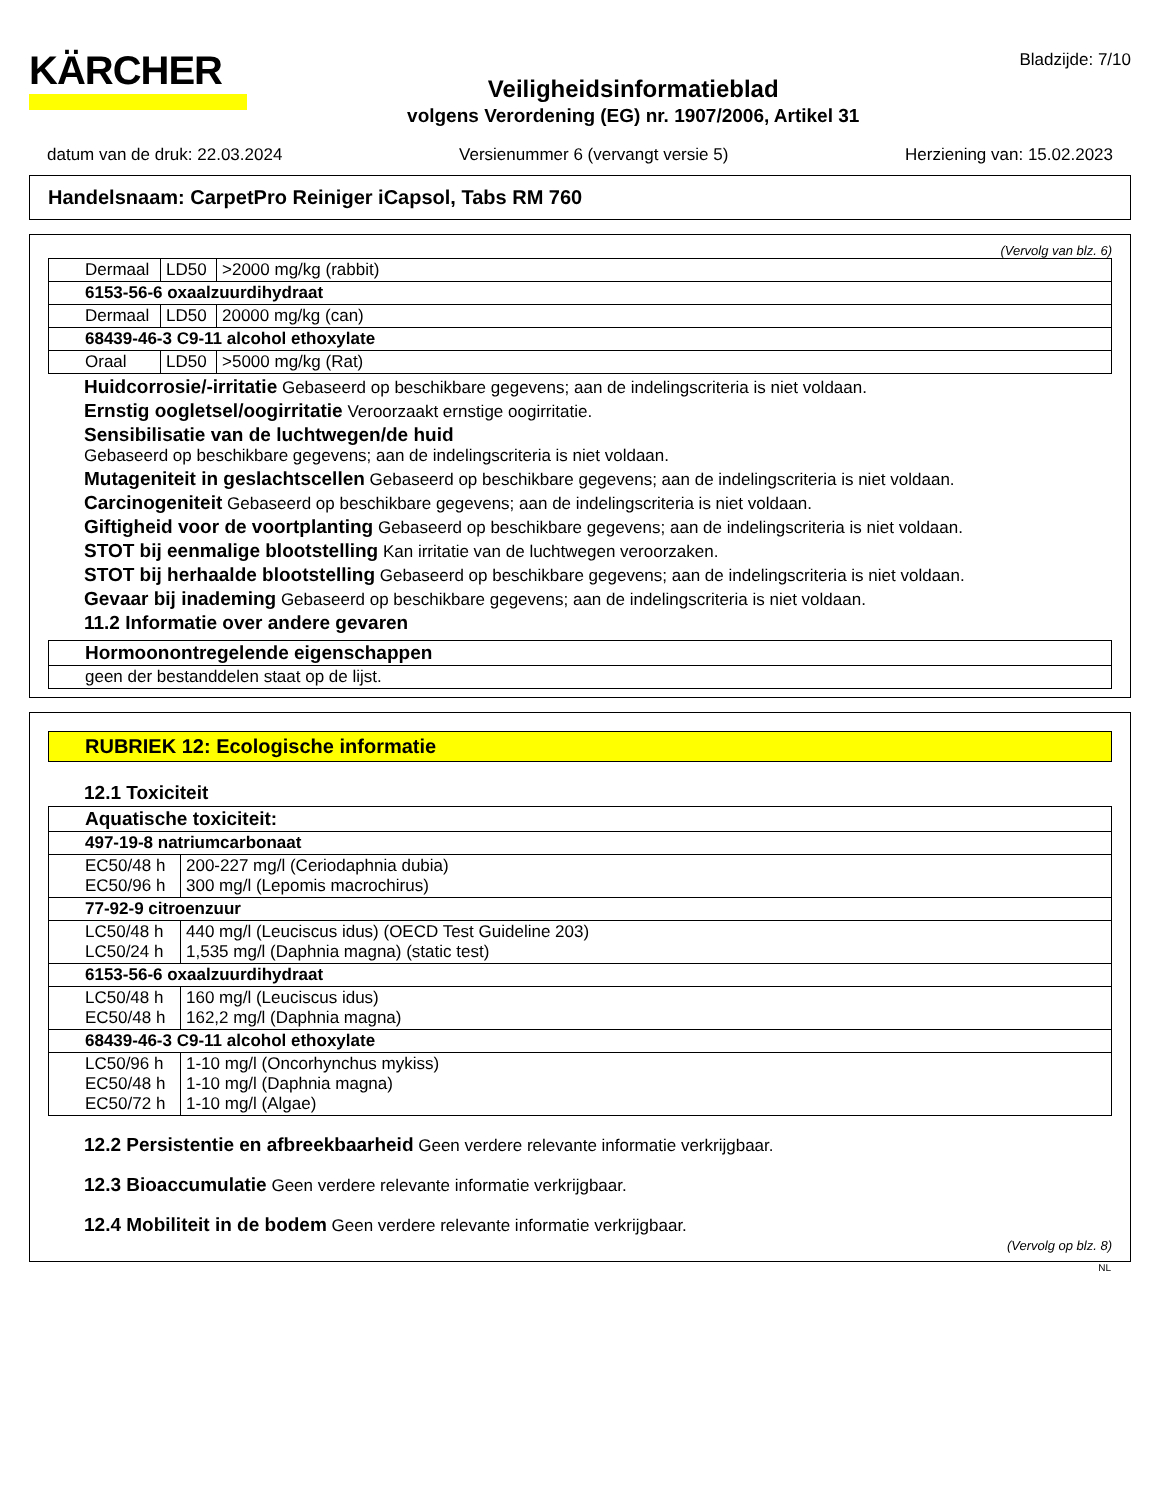KÄRCHER
Veiligheidsinformatieblad
volgens Verordening (EG) nr. 1907/2006, Artikel 31
Bladzijde: 7/10
datum van de druk: 22.03.2024 Versienummer 6 (vervangt versie 5) Herziening van: 15.02.2023
Handelsnaam: CarpetPro Reiniger iCapsol, Tabs RM 760
(Vervolg van blz. 6)
| Dermaal | LD50 | >2000 mg/kg (rabbit) |
| 6153-56-6 oxaalzuurdihydraat | | |
| Dermaal | LD50 | 20000 mg/kg (can) |
| 68439-46-3 C9-11 alcohol ethoxylate | | |
| Oraal | LD50 | >5000 mg/kg (Rat) |
Huidcorrosie/-irritatie Gebaseerd op beschikbare gegevens; aan de indelingscriteria is niet voldaan.
Ernstig oogletsel/oogirritatie Veroorzaakt ernstige oogirritatie.
Sensibilisatie van de luchtwegen/de huid
Gebaseerd op beschikbare gegevens; aan de indelingscriteria is niet voldaan.
Mutageniteit in geslachtscellen Gebaseerd op beschikbare gegevens; aan de indelingscriteria is niet voldaan.
Carcinogeniteit Gebaseerd op beschikbare gegevens; aan de indelingscriteria is niet voldaan.
Giftigheid voor de voortplanting Gebaseerd op beschikbare gegevens; aan de indelingscriteria is niet voldaan.
STOT bij eenmalige blootstelling Kan irritatie van de luchtwegen veroorzaken.
STOT bij herhaalde blootstelling Gebaseerd op beschikbare gegevens; aan de indelingscriteria is niet voldaan.
Gevaar bij inademing Gebaseerd op beschikbare gegevens; aan de indelingscriteria is niet voldaan.
11.2 Informatie over andere gevaren
| Hormoonontregelende eigenschappen |
| geen der bestanddelen staat op de lijst. |
RUBRIEK 12: Ecologische informatie
12.1 Toxiciteit
| Aquatische toxiciteit: | |
| 497-19-8 natriumcarbonaat | |
| EC50/48 h EC50/96 h | 200-227 mg/l (Ceriodaphnia dubia) 300 mg/l (Lepomis macrochirus) |
| 77-92-9 citroenzuur | |
| LC50/48 h LC50/24 h | 440 mg/l (Leuciscus idus) (OECD Test Guideline 203) 1,535 mg/l (Daphnia magna) (static test) |
| 6153-56-6 oxaalzuurdihydraat | |
| LC50/48 h EC50/48 h | 160 mg/l (Leuciscus idus) 162,2 mg/l (Daphnia magna) |
| 68439-46-3 C9-11 alcohol ethoxylate | |
| LC50/96 h EC50/48 h EC50/72 h | 1-10 mg/l (Oncorhynchus mykiss) 1-10 mg/l (Daphnia magna) 1-10 mg/l (Algae) |
12.2 Persistentie en afbreekbaarheid Geen verdere relevante informatie verkrijgbaar.
12.3 Bioaccumulatie Geen verdere relevante informatie verkrijgbaar.
12.4 Mobiliteit in de bodem Geen verdere relevante informatie verkrijgbaar.
(Vervolg op blz. 8)
NL